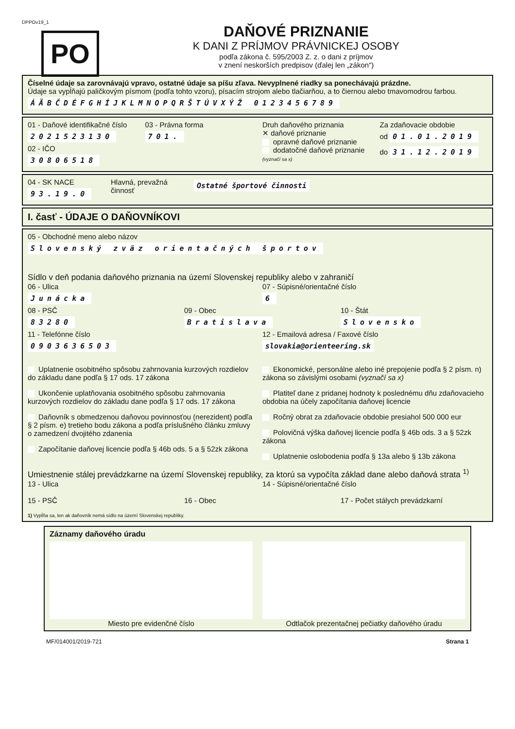DPPOv19_1
PO
DAŇOVÉ PRIZNANIE
K DANI Z PRÍJMOV PRÁVNICKEJ OSOBY
podľa zákona č. 595/2003 Z. z. o dani z príjmov
v znení neskorších predpisov (ďalej len „zákon“)
Číselné údaje sa zarovnávajú vpravo, ostatné údaje sa píšu zľava. Nevyplnené riadky sa ponechávajú prázdne.
Údaje sa vypĺňajú paličkovým písmom (podľa tohto vzoru), písacím strojom alebo tlačiarňou, a to čiernou alebo tmavomodrou farbou.
ÁÄBČDÉFGHÍJKLMNOPQRŠTÚVXÝŽ 0123456789
01 - Daňové identifikačné číslo
2021523130
02 - IČO
30806518
03 - Právna forma
701.
Druh daňového priznania
✕ daňové priznanie
opravné daňové priznanie
dodatočné daňové priznanie
(vyznačí sa x)
Za zdaňovacie obdobie
od 01.01.2019
do 31.12.2019
04 - SK NACE
93.19.0
Hlavná, prevažná činnosť
Ostatné športové činnosti
I. časť - ÚDAJE O DAŇOVNÍKOVI
05 - Obchodné meno alebo názov
Slovenský zväz orientačných športov
Sídlo v deň podania daňového priznania na území Slovenskej republiky alebo v zahraničí
06 - Ulica
Junácka
07 - Súpisné/orientačné číslo
6
08 - PSČ
83280
09 - Obec
Bratislava
10 - Štát
Slovensko
11 - Telefónne číslo
0903636503
12 - Emailová adresa / Faxové číslo
slovakia@orienteering.sk
Uplatnenie osobitného spôsobu zahrnovania kurzových rozdielov do základu dane podľa § 17 ods. 17 zákona
Ukončenie uplatňovania osobitného spôsobu zahrnovania kurzových rozdielov do základu dane podľa § 17 ods. 17 zákona
Daňovník s obmedzenou daňovou povinnosťou (nerezident) podľa § 2 písm. e) tretieho bodu zákona a podľa príslušného článku zmluvy o zamedzení dvojitého zdanenia
Započítanie daňovej licencie podľa § 46b ods. 5 a § 52zk zákona
Ekonomické, personálne alebo iné prepojenie podľa § 2 písm. n) zákona so závislými osobami (vyznačí sa x)
Platiteľ dane z pridanej hodnoty k poslednému dňu zdaňovacieho obdobia na účely započítania daňovej licencie
Ročný obrat za zdaňovacie obdobie presiahol 500 000 eur
Polovičná výška daňovej licencie podľa § 46b ods. 3 a § 52zk zákona
Uplatnenie oslobodenia podľa § 13a alebo § 13b zákona
Umiestnenie stálej prevádzkarne na území Slovenskej republiky, za ktorú sa vypočíta základ dane alebo daňová strata <sup>1)</sup>
13 - Ulica 14 - Súpisné/orientačné číslo
15 - PSČ 16 - Obec 17 - Počet stálych prevádzkarní
1) Vypĺňa sa, len ak daňovník nemá sídlo na území Slovenskej republiky.
Záznamy daňového úradu
Miesto pre evidenčné číslo Odtlačok prezentačnej pečiatky daňového úradu
MF/014001/2019-721 Strana 1